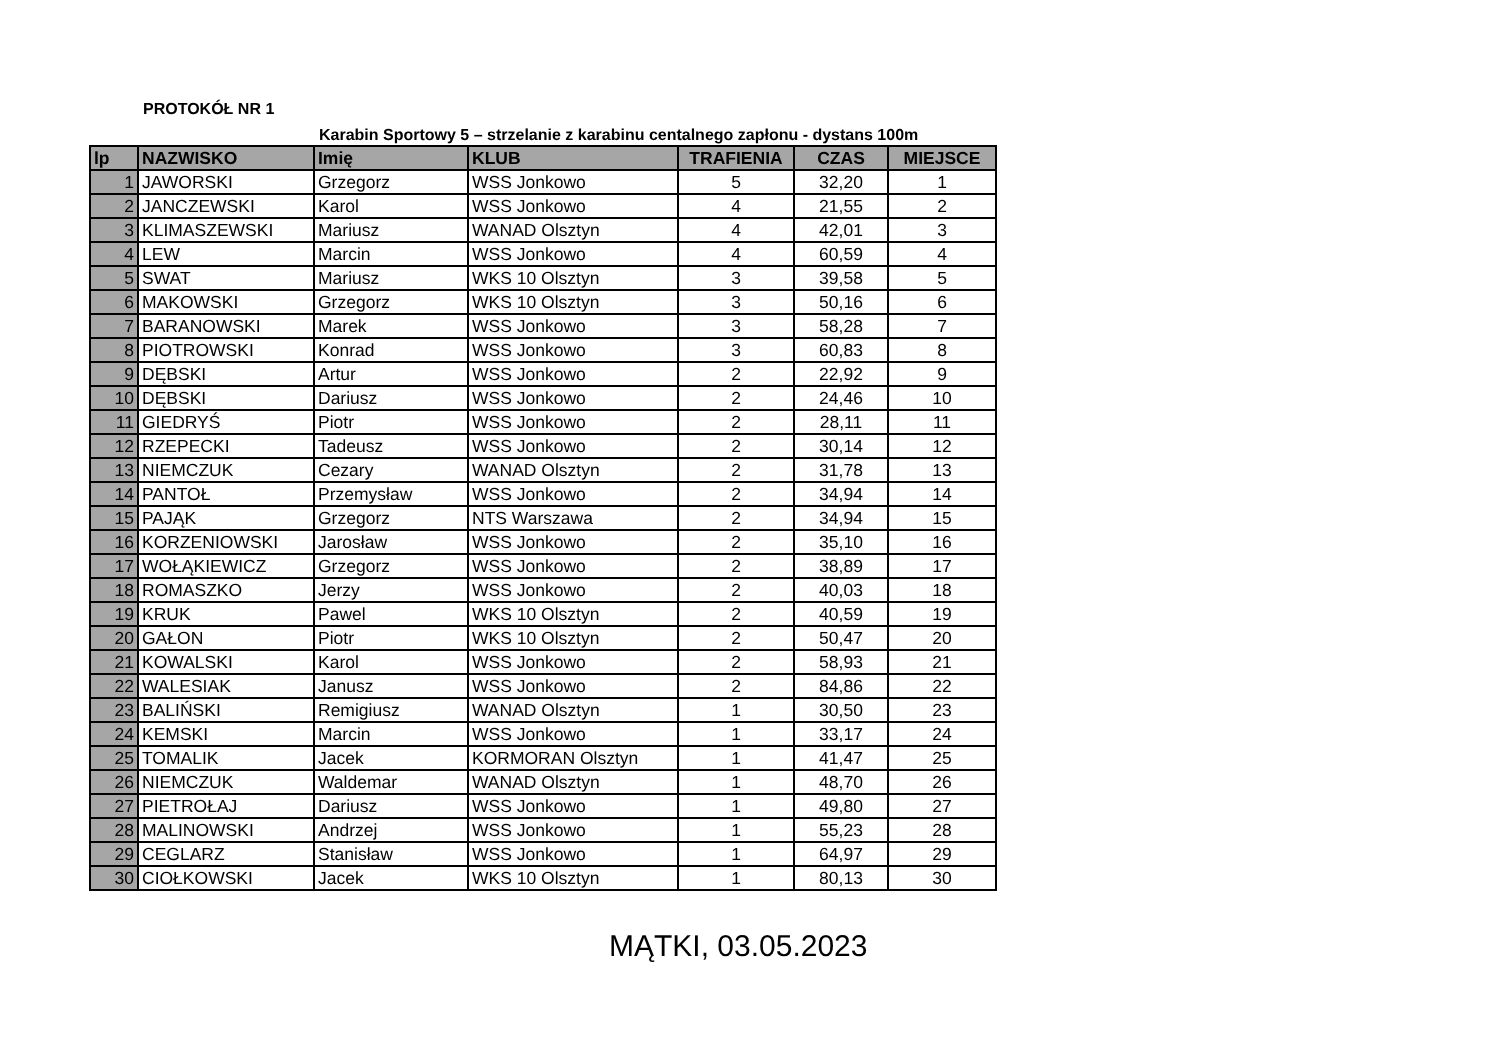PROTOKÓŁ NR 1
Karabin Sportowy 5 – strzelanie z karabinu centalnego zapłonu - dystans 100m
| lp | NAZWISKO | Imię | KLUB | TRAFIENIA | CZAS | MIEJSCE |
| --- | --- | --- | --- | --- | --- | --- |
| 1 | JAWORSKI | Grzegorz | WSS Jonkowo | 5 | 32,20 | 1 |
| 2 | JANCZEWSKI | Karol | WSS Jonkowo | 4 | 21,55 | 2 |
| 3 | KLIMASZEWSKI | Mariusz | WANAD Olsztyn | 4 | 42,01 | 3 |
| 4 | LEW | Marcin | WSS Jonkowo | 4 | 60,59 | 4 |
| 5 | SWAT | Mariusz | WKS 10 Olsztyn | 3 | 39,58 | 5 |
| 6 | MAKOWSKI | Grzegorz | WKS 10 Olsztyn | 3 | 50,16 | 6 |
| 7 | BARANOWSKI | Marek | WSS Jonkowo | 3 | 58,28 | 7 |
| 8 | PIOTROWSKI | Konrad | WSS Jonkowo | 3 | 60,83 | 8 |
| 9 | DĘBSKI | Artur | WSS Jonkowo | 2 | 22,92 | 9 |
| 10 | DĘBSKI | Dariusz | WSS Jonkowo | 2 | 24,46 | 10 |
| 11 | GIEDRYŚ | Piotr | WSS Jonkowo | 2 | 28,11 | 11 |
| 12 | RZEPECKI | Tadeusz | WSS Jonkowo | 2 | 30,14 | 12 |
| 13 | NIEMCZUK | Cezary | WANAD Olsztyn | 2 | 31,78 | 13 |
| 14 | PANTOŁ | Przemysław | WSS Jonkowo | 2 | 34,94 | 14 |
| 15 | PAJĄK | Grzegorz | NTS Warszawa | 2 | 34,94 | 15 |
| 16 | KORZENIOWSKI | Jarosław | WSS Jonkowo | 2 | 35,10 | 16 |
| 17 | WOŁĄKIEWICZ | Grzegorz | WSS Jonkowo | 2 | 38,89 | 17 |
| 18 | ROMASZKO | Jerzy | WSS Jonkowo | 2 | 40,03 | 18 |
| 19 | KRUK | Pawel | WKS 10 Olsztyn | 2 | 40,59 | 19 |
| 20 | GAŁON | Piotr | WKS 10 Olsztyn | 2 | 50,47 | 20 |
| 21 | KOWALSKI | Karol | WSS Jonkowo | 2 | 58,93 | 21 |
| 22 | WALESIAK | Janusz | WSS Jonkowo | 2 | 84,86 | 22 |
| 23 | BALIŃSKI | Remigiusz | WANAD Olsztyn | 1 | 30,50 | 23 |
| 24 | KEMSKI | Marcin | WSS Jonkowo | 1 | 33,17 | 24 |
| 25 | TOMALIK | Jacek | KORMORAN Olsztyn | 1 | 41,47 | 25 |
| 26 | NIEMCZUK | Waldemar | WANAD Olsztyn | 1 | 48,70 | 26 |
| 27 | PIETROŁAJ | Dariusz | WSS Jonkowo | 1 | 49,80 | 27 |
| 28 | MALINOWSKI | Andrzej | WSS Jonkowo | 1 | 55,23 | 28 |
| 29 | CEGLARZ | Stanisław | WSS Jonkowo | 1 | 64,97 | 29 |
| 30 | CIOŁKOWSKI | Jacek | WKS 10 Olsztyn | 1 | 80,13 | 30 |
MĄTKI, 03.05.2023